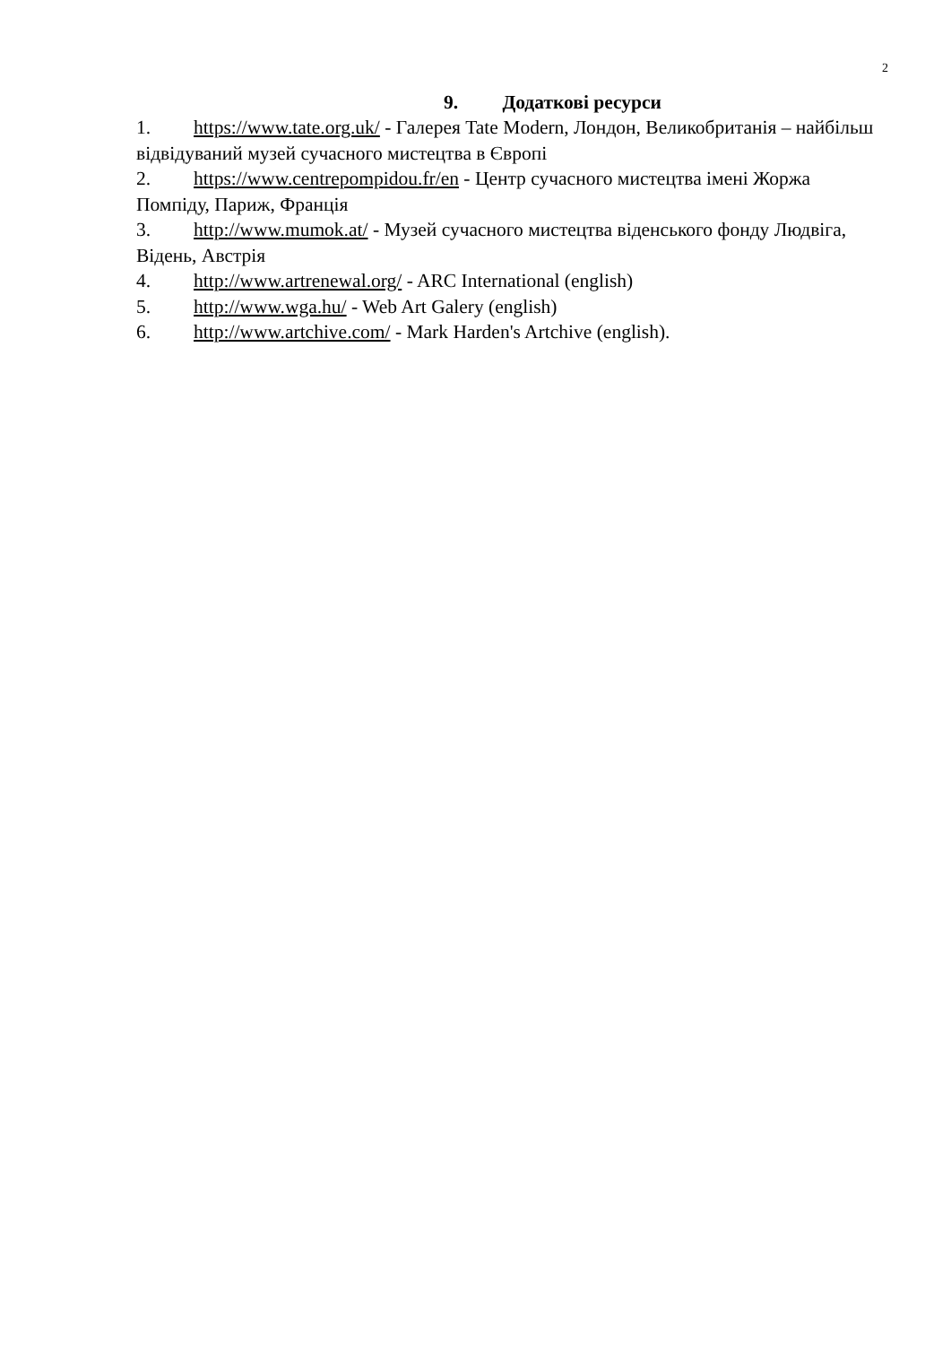2
9. Додаткові ресурси
1. https://www.tate.org.uk/ - Галерея Tate Modern, Лондон, Великобританія – найбільш відвідуваний музей сучасного мистецтва в Європі
2. https://www.centrepompidou.fr/en - Центр сучасного мистецтва імені Жоржа Помпіду, Париж, Франція
3. http://www.mumok.at/ - Музей сучасного мистецтва віденського фонду Людвіга, Відень, Австрія
4. http://www.artrenewal.org/ - ARC International (english)
5. http://www.wga.hu/ - Web Art Galery (english)
6. http://www.artchive.com/ - Mark Harden's Artchive (english).